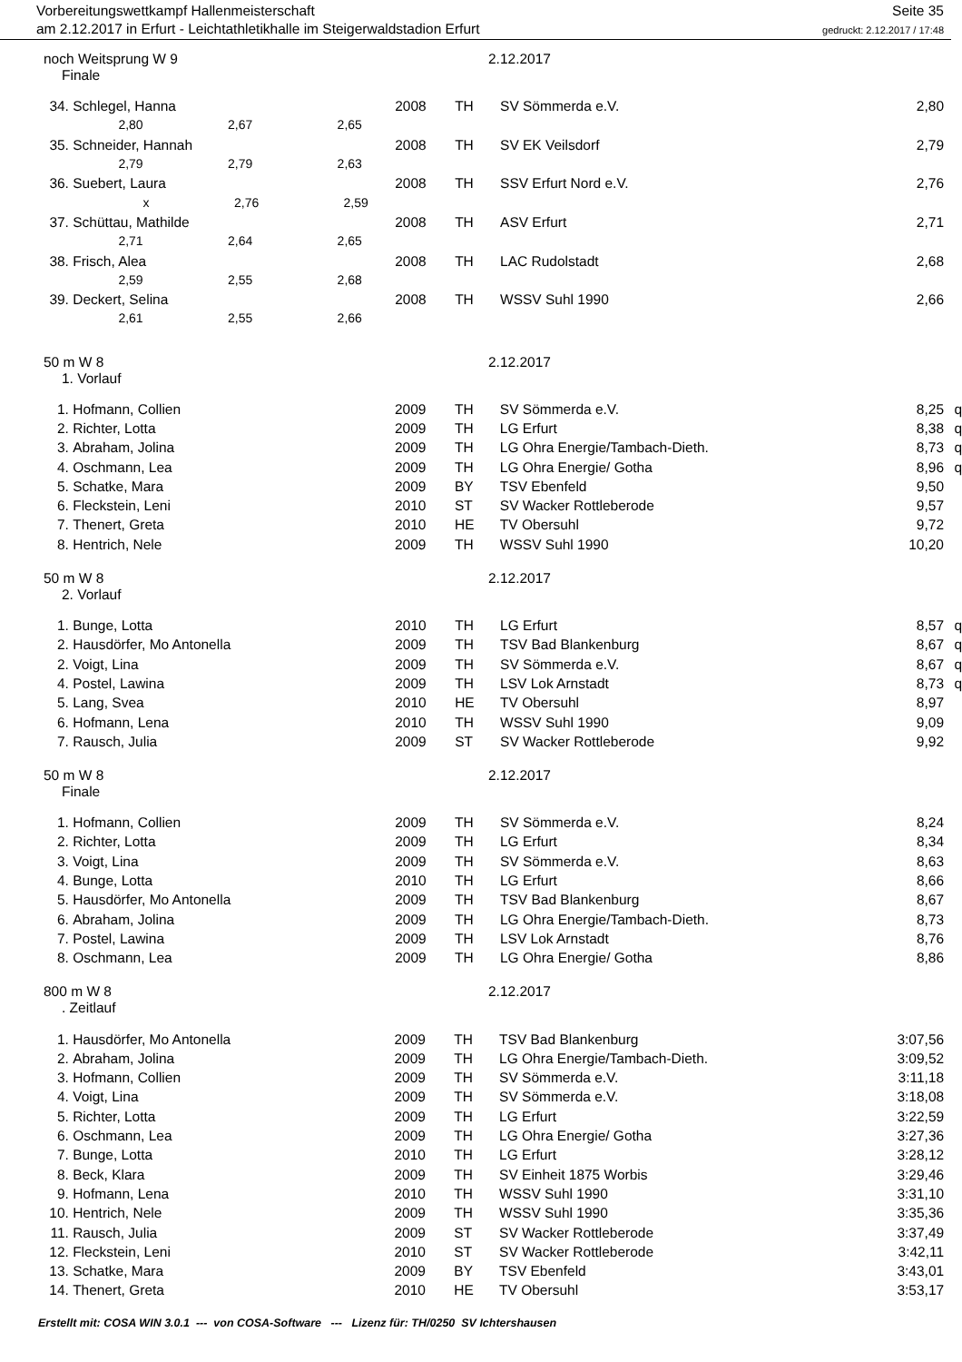Vorbereitungswettkampf Hallenmeisterschaft
am 2.12.2017 in Erfurt - Leichtathletikhalle im Steigerwaldstadion Erfurt
Seite 35
gedruckt: 2.12.2017 / 17:48
noch Weitsprung W 9 2.12.2017
Finale
| 34. | Schlegel, Hanna | 2008 | TH | SV Sömmerda e.V. | 2,80 | |
| | 2,80 2,67 2,65 | | | | | |
| 35. | Schneider, Hannah | 2008 | TH | SV EK Veilsdorf | 2,79 | |
| | 2,79 2,79 2,63 | | | | | |
| 36. | Suebert, Laura | 2008 | TH | SSV Erfurt Nord e.V. | 2,76 | |
| | x 2,76 2,59 | | | | | |
| 37. | Schüttau, Mathilde | 2008 | TH | ASV Erfurt | 2,71 | |
| | 2,71 2,64 2,65 | | | | | |
| 38. | Frisch, Alea | 2008 | TH | LAC Rudolstadt | 2,68 | |
| | 2,59 2,55 2,68 | | | | | |
| 39. | Deckert, Selina | 2008 | TH | WSSV Suhl 1990 | 2,66 | |
| | 2,61 2,55 2,66 | | | | | |
50 m W 8 2.12.2017
1. Vorlauf
| 1. | Hofmann, Collien | 2009 | TH | SV Sömmerda e.V. | 8,25 | q |
| 2. | Richter, Lotta | 2009 | TH | LG Erfurt | 8,38 | q |
| 3. | Abraham, Jolina | 2009 | TH | LG Ohra Energie/Tambach-Dieth. | 8,73 | q |
| 4. | Oschmann, Lea | 2009 | TH | LG Ohra Energie/ Gotha | 8,96 | q |
| 5. | Schatke, Mara | 2009 | BY | TSV Ebenfeld | 9,50 | |
| 6. | Fleckstein, Leni | 2010 | ST | SV Wacker Rottleberode | 9,57 | |
| 7. | Thenert, Greta | 2010 | HE | TV Obersuhl | 9,72 | |
| 8. | Hentrich, Nele | 2009 | TH | WSSV Suhl 1990 | 10,20 | |
50 m W 8 2.12.2017
2. Vorlauf
| 1. | Bunge, Lotta | 2010 | TH | LG Erfurt | 8,57 | q |
| 2. | Hausdörfer, Mo Antonella | 2009 | TH | TSV Bad Blankenburg | 8,67 | q |
| 2. | Voigt, Lina | 2009 | TH | SV Sömmerda e.V. | 8,67 | q |
| 4. | Postel, Lawina | 2009 | TH | LSV Lok Arnstadt | 8,73 | q |
| 5. | Lang, Svea | 2010 | HE | TV Obersuhl | 8,97 | |
| 6. | Hofmann, Lena | 2010 | TH | WSSV Suhl 1990 | 9,09 | |
| 7. | Rausch, Julia | 2009 | ST | SV Wacker Rottleberode | 9,92 | |
50 m W 8 2.12.2017
Finale
| 1. | Hofmann, Collien | 2009 | TH | SV Sömmerda e.V. | 8,24 | |
| 2. | Richter, Lotta | 2009 | TH | LG Erfurt | 8,34 | |
| 3. | Voigt, Lina | 2009 | TH | SV Sömmerda e.V. | 8,63 | |
| 4. | Bunge, Lotta | 2010 | TH | LG Erfurt | 8,66 | |
| 5. | Hausdörfer, Mo Antonella | 2009 | TH | TSV Bad Blankenburg | 8,67 | |
| 6. | Abraham, Jolina | 2009 | TH | LG Ohra Energie/Tambach-Dieth. | 8,73 | |
| 7. | Postel, Lawina | 2009 | TH | LSV Lok Arnstadt | 8,76 | |
| 8. | Oschmann, Lea | 2009 | TH | LG Ohra Energie/ Gotha | 8,86 | |
800 m W 8 2.12.2017
. Zeitlauf
| 1. | Hausdörfer, Mo Antonella | 2009 | TH | TSV Bad Blankenburg | 3:07,56 | |
| 2. | Abraham, Jolina | 2009 | TH | LG Ohra Energie/Tambach-Dieth. | 3:09,52 | |
| 3. | Hofmann, Collien | 2009 | TH | SV Sömmerda e.V. | 3:11,18 | |
| 4. | Voigt, Lina | 2009 | TH | SV Sömmerda e.V. | 3:18,08 | |
| 5. | Richter, Lotta | 2009 | TH | LG Erfurt | 3:22,59 | |
| 6. | Oschmann, Lea | 2009 | TH | LG Ohra Energie/ Gotha | 3:27,36 | |
| 7. | Bunge, Lotta | 2010 | TH | LG Erfurt | 3:28,12 | |
| 8. | Beck, Klara | 2009 | TH | SV Einheit 1875 Worbis | 3:29,46 | |
| 9. | Hofmann, Lena | 2010 | TH | WSSV Suhl 1990 | 3:31,10 | |
| 10. | Hentrich, Nele | 2009 | TH | WSSV Suhl 1990 | 3:35,36 | |
| 11. | Rausch, Julia | 2009 | ST | SV Wacker Rottleberode | 3:37,49 | |
| 12. | Fleckstein, Leni | 2010 | ST | SV Wacker Rottleberode | 3:42,11 | |
| 13. | Schatke, Mara | 2009 | BY | TSV Ebenfeld | 3:43,01 | |
| 14. | Thenert, Greta | 2010 | HE | TV Obersuhl | 3:53,17 | |
Erstellt mit: COSA WIN 3.0.1 --- von COSA-Software --- Lizenz für: TH/0250 SV Ichtershausen